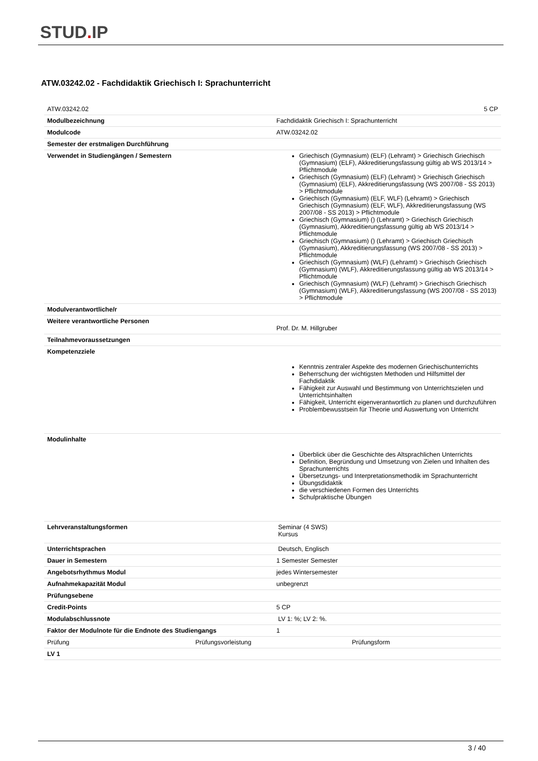STUD. IP
ATW.03242.02 - Fachdidaktik Griechisch I: Sprachunterricht
| ATW.03242.02 | 5 CP |
| Modulbezeichnung | Fachdidaktik Griechisch I: Sprachunterricht |
| Modulcode | ATW.03242.02 |
| Semester der erstmaligen Durchführung | |
| Verwendet in Studiengängen / Semestern | Griechisch (Gymnasium) (ELF) (Lehramt) > Griechisch Griechisch (Gymnasium) (ELF), Akkreditierungsfassung gültig ab WS 2013/14 > Pflichtmodule Griechisch (Gymnasium) (ELF) (Lehramt) > Griechisch Griechisch (Gymnasium) (ELF), Akkreditierungsfassung (WS 2007/08 - SS 2013) > Pflichtmodule Griechisch (Gymnasium) (ELF, WLF) (Lehramt) > Griechisch Griechisch (Gymnasium) (ELF, WLF), Akkreditierungsfassung (WS 2007/08 - SS 2013) > Pflichtmodule Griechisch (Gymnasium) () (Lehramt) > Griechisch Griechisch (Gymnasium), Akkreditierungsfassung gültig ab WS 2013/14 > Pflichtmodule Griechisch (Gymnasium) () (Lehramt) > Griechisch Griechisch (Gymnasium), Akkreditierungsfassung (WS 2007/08 - SS 2013) > Pflichtmodule Griechisch (Gymnasium) (WLF) (Lehramt) > Griechisch Griechisch (Gymnasium) (WLF), Akkreditierungsfassung gültig ab WS 2013/14 > Pflichtmodule Griechisch (Gymnasium) (WLF) (Lehramt) > Griechisch Griechisch (Gymnasium) (WLF), Akkreditierungsfassung (WS 2007/08 - SS 2013) > Pflichtmodule |
| Modulverantwortliche/r | |
| Weitere verantwortliche Personen | Prof. Dr. M. Hillgruber |
| Teilnahmevoraussetzungen | |
| Kompetenzziele | Kenntnis zentraler Aspekte des modernen Griechischunterrichts Beherrschung der wichtigsten Methoden und Hilfsmittel der Fachdidaktik Fähigkeit zur Auswahl und Bestimmung von Unterrichtszielen und Unterrichtsinhalten Fähigkeit, Unterricht eigenverantwortlich zu planen und durchzuführen Problembewusstsein für Theorie und Auswertung von Unterricht |
| Modulinhalte | Überblick über die Geschichte des Altsprachlichen Unterrichts Definition, Begründung und Umsetzung von Zielen und Inhalten des Sprachunterrichts Übersetzungs- und Interpretationsmethodik im Sprachunterricht Übungsdidaktik die verschiedenen Formen des Unterrichts Schulpraktische Übungen |
| Lehrveranstaltungsformen | Seminar (4 SWS) Kursus |
| Unterrichtsprachen | Deutsch, Englisch |
| Dauer in Semestern | 1 Semester Semester |
| Angebotsrhythmus Modul | jedes Wintersemester |
| Aufnahmekapazität Modul | unbegrenzt |
| Prüfungsebene | |
| Credit-Points | 5 CP |
| Modulabschlussnote | LV 1: %; LV 2: %. |
| Faktor der Modulnote für die Endnote des Studiengangs | 1 |
| Prüfung Prüfungsvorleistung | Prüfungsform |
| LV 1 | |
3 / 40